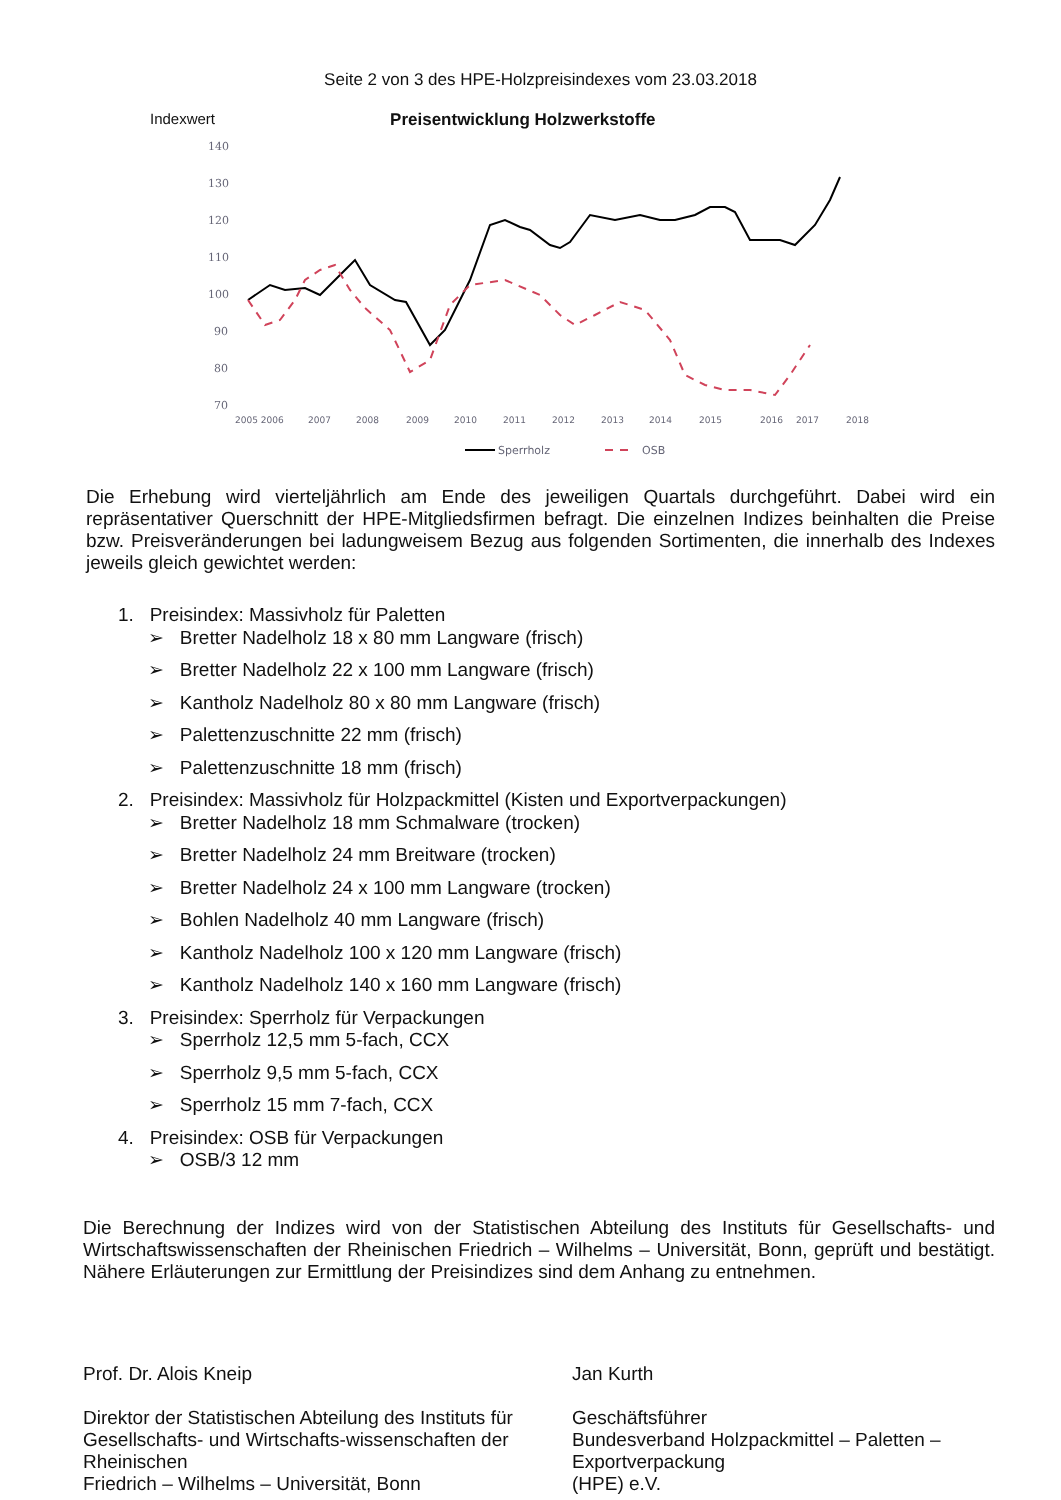Seite 2 von 3 des HPE-Holzpreisindexes vom 23.03.2018
Indexwert Preisentwicklung Holzwerkstoffe
140
130
120
110
100
90
80
70
2005 2006
2007
2008
2009
2010
2011
2012
2013
2014
2015
2016
2017
2018
Sperrholz
OSB
Die Erhebung wird vierteljährlich am Ende des jeweiligen Quartals durchgeführt. Dabei wird ein repräsentativer Querschnitt der HPE-Mitgliedsfirmen befragt. Die einzelnen Indizes beinhalten die Preise bzw. Preisveränderungen bei ladungweisem Bezug aus folgenden Sortimenten, die innerhalb des Indexes jeweils gleich gewichtet werden:
1. Preisindex: Massivholz für Paletten
➢ Bretter Nadelholz 18 x 80 mm Langware (frisch)
➢ Bretter Nadelholz 22 x 100 mm Langware (frisch)
➢ Kantholz Nadelholz 80 x 80 mm Langware (frisch)
➢ Palettenzuschnitte 22 mm (frisch)
➢ Palettenzuschnitte 18 mm (frisch)
2. Preisindex: Massivholz für Holzpackmittel (Kisten und Exportverpackungen)
➢ Bretter Nadelholz 18 mm Schmalware (trocken)
➢ Bretter Nadelholz 24 mm Breitware (trocken)
➢ Bretter Nadelholz 24 x 100 mm Langware (trocken)
➢ Bohlen Nadelholz 40 mm Langware (frisch)
➢ Kantholz Nadelholz 100 x 120 mm Langware (frisch)
➢ Kantholz Nadelholz 140 x 160 mm Langware (frisch)
3. Preisindex: Sperrholz für Verpackungen
➢ Sperrholz 12,5 mm 5-fach, CCX
➢ Sperrholz 9,5 mm 5-fach, CCX
➢ Sperrholz 15 mm 7-fach, CCX
4. Preisindex: OSB für Verpackungen
➢ OSB/3 12 mm
Die Berechnung der Indizes wird von der Statistischen Abteilung des Instituts für Gesellschafts- und Wirtschaftswissenschaften der Rheinischen Friedrich – Wilhelms – Universität, Bonn, geprüft und bestätigt. Nähere Erläuterungen zur Ermittlung der Preisindizes sind dem Anhang zu entnehmen.
Prof. Dr. Alois Kneip
Direktor der Statistischen Abteilung des Instituts für Gesellschafts- und Wirtschafts-wissenschaften der Rheinischen
Friedrich – Wilhelms – Universität, Bonn
Jan Kurth
Geschäftsführer
Bundesverband Holzpackmittel – Paletten – Exportverpackung
(HPE) e.V.